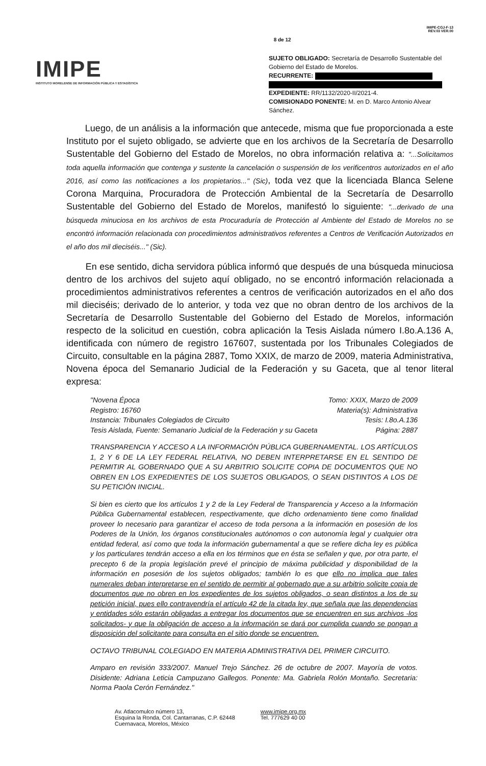IMIPE
INSTITUTO MORELENSE DE INFORMACIÓN PÚBLICA Y ESTADÍSTICA
8 de 12
IMIPE-CGJ-F-13
REV.03 VER.00
SUJETO OBLIGADO: Secretaría de Desarrollo Sustentable del Gobierno del Estado de Morelos.
RECURRENTE:
EXPEDIENTE: RR/1132/2020-II/2021-4.
COMISIONADO PONENTE: M. en D. Marco Antonio Alvear Sánchez.
Luego, de un análisis a la información que antecede, misma que fue proporcionada a este Instituto por el sujeto obligado, se advierte que en los archivos de la Secretaría de Desarrollo Sustentable del Gobierno del Estado de Morelos, no obra información relativa a: "...Solicitamos toda aquella información que contenga y sustente la cancelación o suspensión de los verificentros autorizados en el año 2016, así como las notificaciones a los propietarios..." (Sic), toda vez que la licenciada Blanca Selene Corona Marquina, Procuradora de Protección Ambiental de la Secretaría de Desarrollo Sustentable del Gobierno del Estado de Morelos, manifestó lo siguiente: "...derivado de una búsqueda minuciosa en los archivos de esta Procuraduría de Protección al Ambiente del Estado de Morelos no se encontró información relacionada con procedimientos administrativos referentes a Centros de Verificación Autorizados en el año dos mil dieciséis..." (Sic).
En ese sentido, dicha servidora pública informó que después de una búsqueda minuciosa dentro de los archivos del sujeto aquí obligado, no se encontró información relacionada a procedimientos administrativos referentes a centros de verificación autorizados en el año dos mil dieciséis; derivado de lo anterior, y toda vez que no obran dentro de los archivos de la Secretaría de Desarrollo Sustentable del Gobierno del Estado de Morelos, información respecto de la solicitud en cuestión, cobra aplicación la Tesis Aislada número I.8o.A.136 A, identificada con número de registro 167607, sustentada por los Tribunales Colegiados de Circuito, consultable en la página 2887, Tomo XXIX, de marzo de 2009, materia Administrativa, Novena época del Semanario Judicial de la Federación y su Gaceta, que al tenor literal expresa:
"Novena Época Tomo: XXIX, Marzo de 2009
Registro: 16760 Materia(s): Administrativa
Instancia: Tribunales Colegiados de Circuito Tesis: I.8o.A.136
Tesis Aislada, Fuente: Semanario Judicial de la Federación y su Gaceta Página: 2887
TRANSPARENCIA Y ACCESO A LA INFORMACIÓN PÚBLICA GUBERNAMENTAL. LOS ARTÍCULOS 1, 2 Y 6 DE LA LEY FEDERAL RELATIVA, NO DEBEN INTERPRETARSE EN EL SENTIDO DE PERMITIR AL GOBERNADO QUE A SU ARBITRIO SOLICITE COPIA DE DOCUMENTOS QUE NO OBREN EN LOS EXPEDIENTES DE LOS SUJETOS OBLIGADOS, O SEAN DISTINTOS A LOS DE SU PETICIÓN INICIAL.
Si bien es cierto que los artículos 1 y 2 de la Ley Federal de Transparencia y Acceso a la Información Pública Gubernamental establecen, respectivamente, que dicho ordenamiento tiene como finalidad proveer lo necesario para garantizar el acceso de toda persona a la información en posesión de los Poderes de la Unión, los órganos constitucionales autónomos o con autonomía legal y cualquier otra entidad federal, así como que toda la información gubernamental a que se refiere dicha ley es pública y los particulares tendrán acceso a ella en los términos que en ésta se señalen y que, por otra parte, el precepto 6 de la propia legislación prevé el principio de máxima publicidad y disponibilidad de la información en posesión de los sujetos obligados; también lo es que ello no implica que tales numerales deban interpretarse en el sentido de permitir al gobernado que a su arbitrio solicite copia de documentos que no obren en los expedientes de los sujetos obligados, o sean distintos a los de su petición inicial, pues ello contravendría el artículo 42 de la citada ley, que señala que las dependencias y entidades sólo estarán obligadas a entregar los documentos que se encuentren en sus archivos -los solicitados- y que la obligación de acceso a la información se dará por cumplida cuando se pongan a disposición del solicitante para consulta en el sitio donde se encuentren.
OCTAVO TRIBUNAL COLEGIADO EN MATERIA ADMINISTRATIVA DEL PRIMER CIRCUITO.
Amparo en revisión 333/2007. Manuel Trejo Sánchez. 26 de octubre de 2007. Mayoría de votos. Disidente: Adriana Leticia Campuzano Gallegos. Ponente: Ma. Gabriela Rolón Montaño. Secretaria: Norma Paola Cerón Fernández."
Av. Atlacomulco número 13,
Esquina la Ronda, Col. Cantarranas, C.P. 62448
Cuernavaca, Morelos, México
www.imipe.org.mx
Tel. 777629 40 00